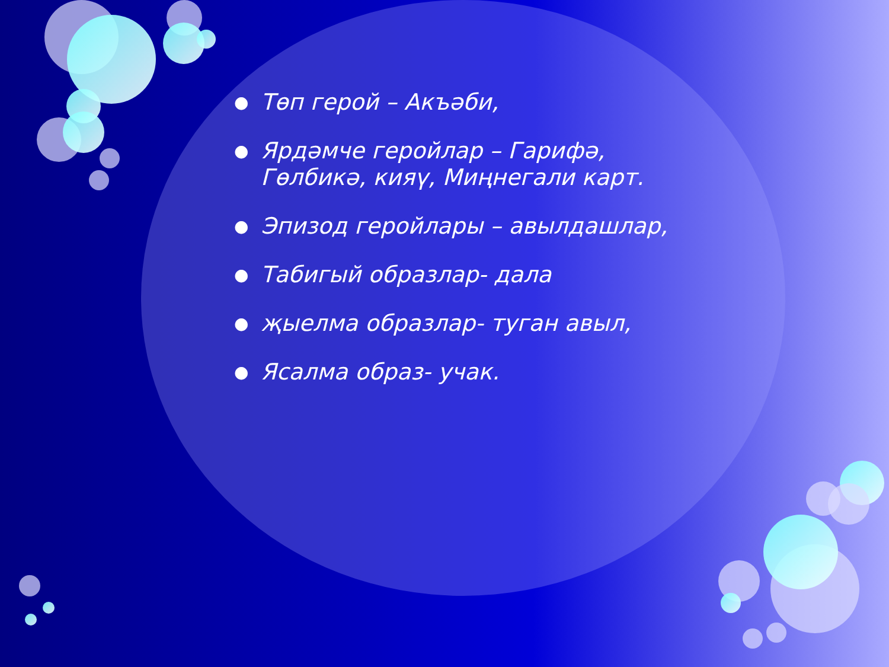● Төп герой – Акъәби,
● Ярдәмче геройлар – Гарифә, Гөлбикә, кияү, Миңнегали карт.
● Эпизод геройлары – авылдашлар,
● Табигый образлар- дала
● җыелма образлар- туган авыл,
● Ясалма образ- учак.